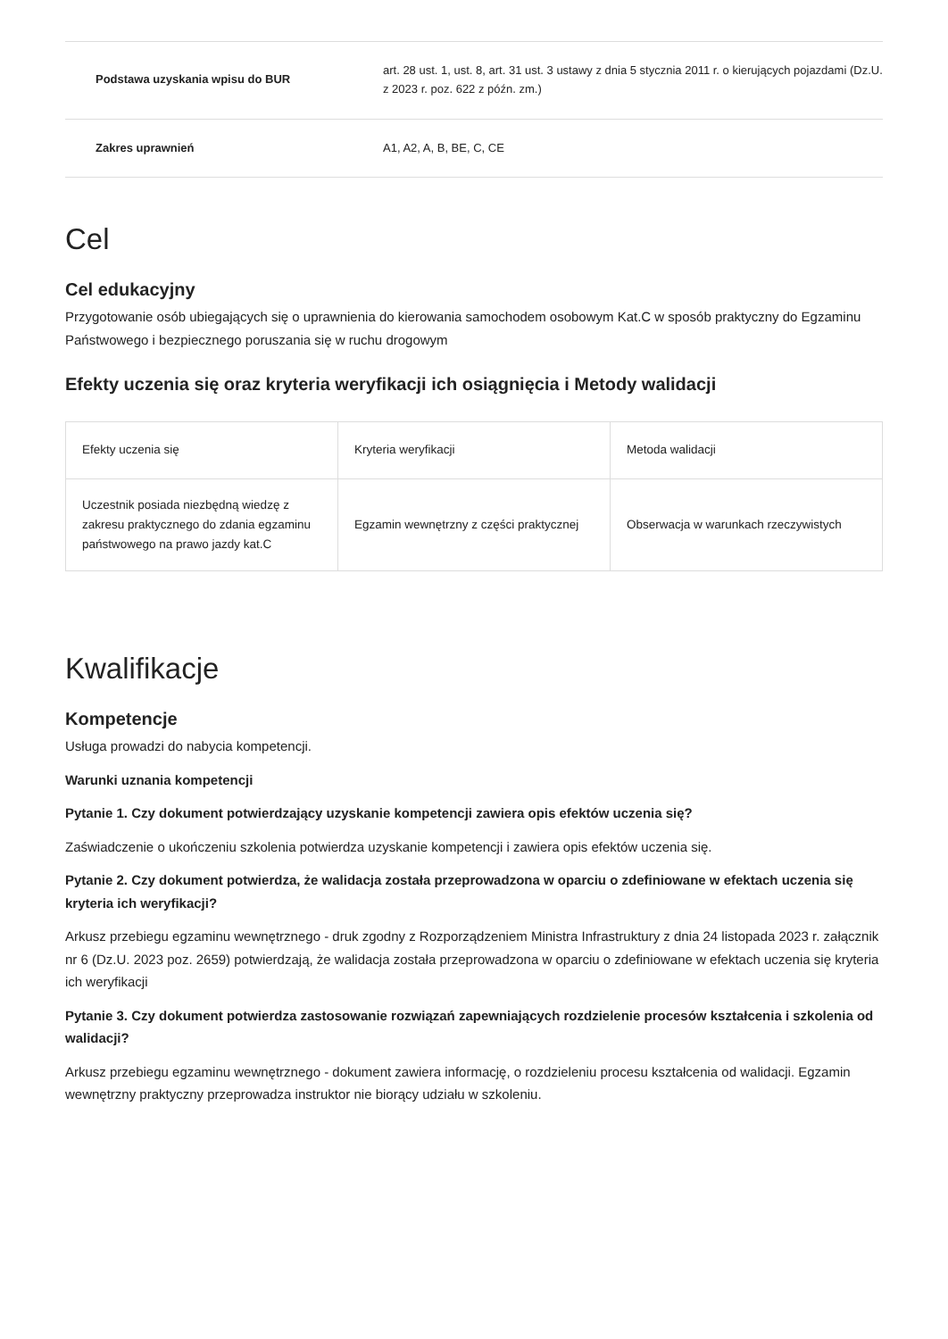| Podstawa uzyskania wpisu do BUR | art. 28 ust. 1, ust. 8, art. 31 ust. 3 ustawy z dnia 5 stycznia 2011 r. o kierujących pojazdami (Dz.U. z 2023 r. poz. 622 z późn. zm.) |
| Zakres uprawnień | A1, A2, A, B, BE, C, CE |
Cel
Cel edukacyjny
Przygotowanie osób ubiegających się o uprawnienia do kierowania samochodem osobowym Kat.C w sposób praktyczny do Egzaminu Państwowego i bezpiecznego poruszania się w ruchu drogowym
Efekty uczenia się oraz kryteria weryfikacji ich osiągnięcia i Metody walidacji
| Efekty uczenia się | Kryteria weryfikacji | Metoda walidacji |
| --- | --- | --- |
| Uczestnik posiada niezbędną wiedzę z zakresu praktycznego do zdania egzaminu państwowego na prawo jazdy kat.C | Egzamin wewnętrzny z części praktycznej | Obserwacja w warunkach rzeczywistych |
Kwalifikacje
Kompetencje
Usługa prowadzi do nabycia kompetencji.
Warunki uznania kompetencji
Pytanie 1. Czy dokument potwierdzający uzyskanie kompetencji zawiera opis efektów uczenia się?
Zaświadczenie o ukończeniu szkolenia potwierdza uzyskanie kompetencji i zawiera opis efektów uczenia się.
Pytanie 2. Czy dokument potwierdza, że walidacja została przeprowadzona w oparciu o zdefiniowane w efektach uczenia się kryteria ich weryfikacji?
Arkusz przebiegu egzaminu wewnętrznego - druk zgodny z Rozporządzeniem Ministra Infrastruktury z dnia 24 listopada 2023 r. załącznik nr 6 (Dz.U. 2023 poz. 2659) potwierdzają, że walidacja została przeprowadzona w oparciu o zdefiniowane w efektach uczenia się kryteria ich weryfikacji
Pytanie 3. Czy dokument potwierdza zastosowanie rozwiązań zapewniających rozdzielenie procesów kształcenia i szkolenia od walidacji?
Arkusz przebiegu egzaminu wewnętrznego - dokument zawiera informację, o rozdzieleniu procesu kształcenia od walidacji. Egzamin wewnętrzny praktyczny przeprowadza instruktor nie biorący udziału w szkoleniu.